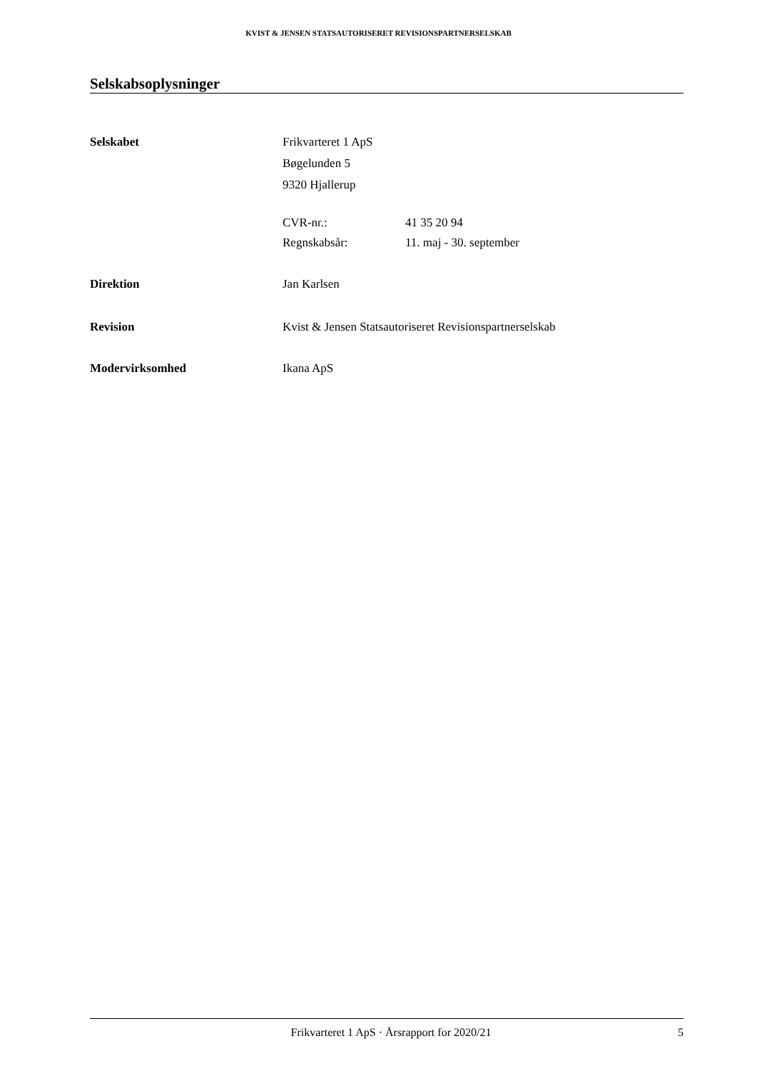KVIST & JENSEN STATSAUTORISERET REVISIONSPARTNERSELSKAB
Selskabsoplysninger
Selskabet Frikvarteret 1 ApS
Bøgelunden 5
9320 Hjallerup
CVR-nr.: 41 35 20 94
Regnskabsår: 11. maj - 30. september
Direktion Jan Karlsen
Revision Kvist & Jensen Statsautoriseret Revisionspartnerselskab
Modervirksomhed Ikana ApS
Frikvarteret 1 ApS · Årsrapport for 2020/21 5